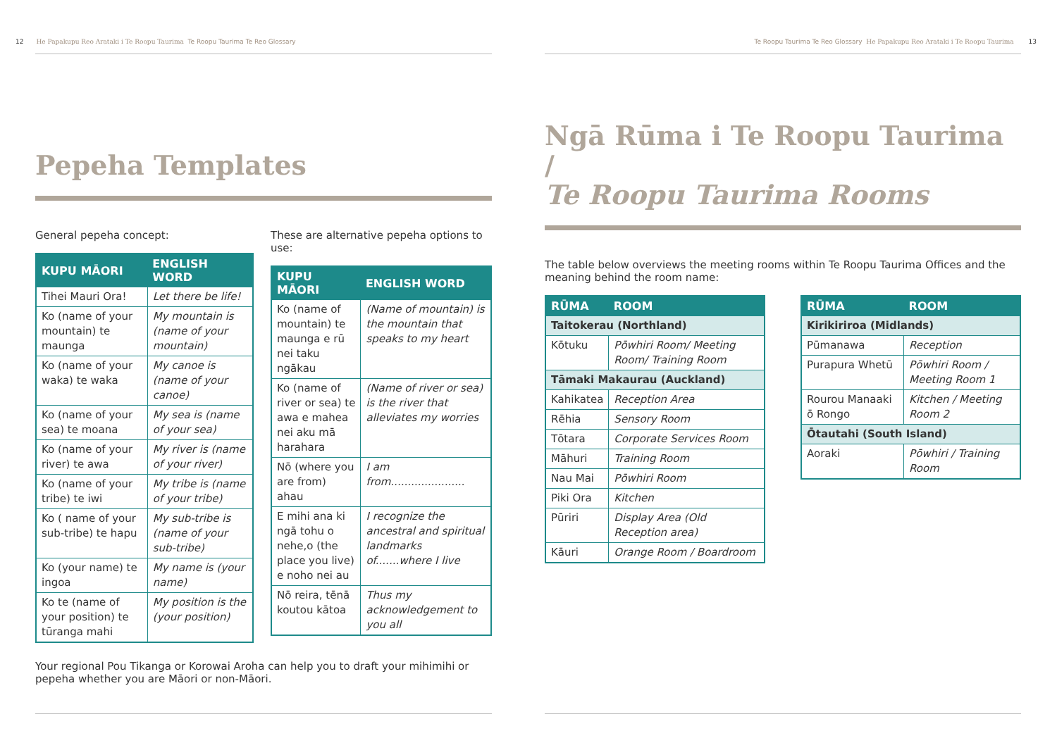12 He Papakupu Reo Arataki i Te Roopu Taurima Te Roopu Taurima Te Reo Glossary
Pepeha Templates
General pepeha concept:
| KUPU MĀORI | ENGLISH WORD |
| --- | --- |
| Tihei Mauri Ora! | Let there be life! |
| Ko (name of your mountain) te maunga | My mountain is (name of your mountain) |
| Ko (name of your waka) te waka | My canoe is (name of your canoe) |
| Ko (name of your sea) te moana | My sea is (name of your sea) |
| Ko (name of your river) te awa | My river is (name of your river) |
| Ko (name of your tribe) te iwi | My tribe is (name of your tribe) |
| Ko ( name of your sub-tribe) te hapu | My sub-tribe is (name of your sub-tribe) |
| Ko (your name) te ingoa | My name is (your name) |
| Ko te (name of your position) te tūranga mahi | My position is the (your position) |
These are alternative pepeha options to use:
| KUPU MĀORI | ENGLISH WORD |
| --- | --- |
| Ko (name of mountain) te maunga e rū nei taku ngākau | (Name of mountain) is the mountain that speaks to my heart |
| Ko (name of river or sea) te awa e mahea nei aku mā harahara | (Name of river or sea) is the river that alleviates my worries |
| Nō (where you are from) ahau | I am from...................... |
| E mihi ana ki ngā tohu o nehe,o (the place you live) e noho nei au | I recognize the ancestral and spiritual landmarks of.......where I live |
| Nō reira, tēnā koutou kātoa | Thus my acknowledgement to you all |
Your regional Pou Tikanga or Korowai Aroha can help you to draft your mihimihi or pepeha whether you are Māori or non-Māori.
Te Roopu Taurima Te Reo Glossary He Papakupu Reo Arataki i Te Roopu Taurima 13
Ngā Rūma i Te Roopu Taurima /
Te Roopu Taurima Rooms
The table below overviews the meeting rooms within Te Roopu Taurima Offices and the meaning behind the room name:
| RŪMA | ROOM |
| --- | --- |
| Taitokerau (Northland) | |
| Kōtuku | Pōwhiri Room/ Meeting Room/ Training Room |
| Tāmaki Makaurau (Auckland) | |
| Kahikatea | Reception Area |
| Rēhia | Sensory Room |
| Tōtara | Corporate Services Room |
| Māhuri | Training Room |
| Nau Mai | Pōwhiri Room |
| Piki Ora | Kitchen |
| Pūriri | Display Area (Old Reception area) |
| Kāuri | Orange Room / Boardroom |
| RŪMA | ROOM |
| --- | --- |
| Kirikiriroa (Midlands) | |
| Pūmanawa | Reception |
| Purapura Whetū | Pōwhiri Room / Meeting Room 1 |
| Rourou Manaaki ō Rongo | Kitchen / Meeting Room 2 |
| Ōtautahi (South Island) | |
| Aoraki | Pōwhiri / Training Room |